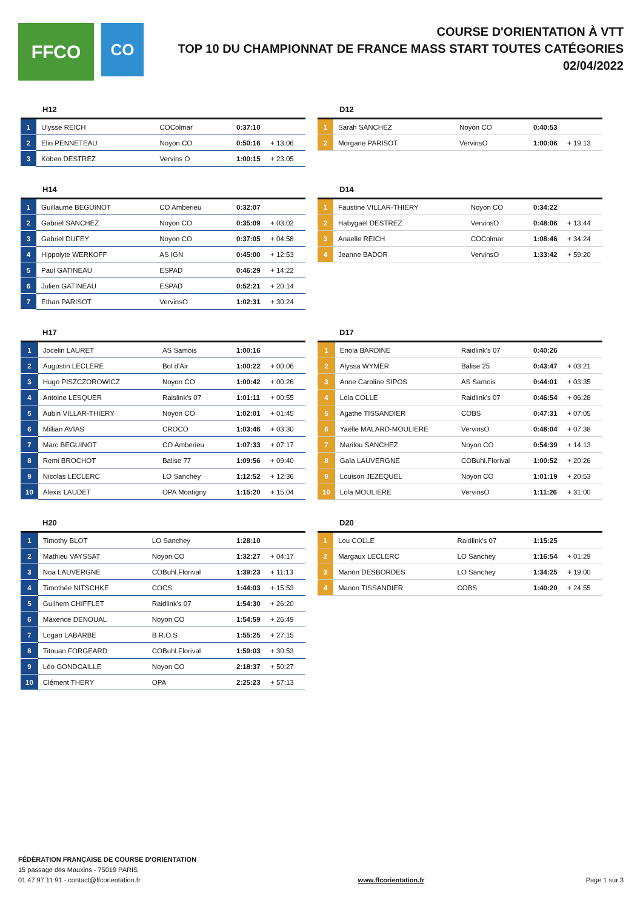FFCO
CO
COURSE D'ORIENTATION À VTT
TOP 10 DU CHAMPIONNAT DE FRANCE MASS START TOUTES CATÉGORIES
02/04/2022
H12
| 1 | Ulysse REICH | COColmar | 0:37:10 | |
| 2 | Elio PENNETEAU | Noyon CO | 0:50:16 | + 13:06 |
| 3 | Koben DESTREZ | Vervins O | 1:00:15 | + 23:05 |
D12
| 1 | Sarah SANCHEZ | Noyon CO | 0:40:53 | |
| 2 | Morgane PARISOT | VervinsO | 1:00:06 | + 19:13 |
H14
| 1 | Guillaume BEGUINOT | CO Amberieu | 0:32:07 | |
| 2 | Gabriel SANCHEZ | Noyon CO | 0:35:09 | + 03:02 |
| 3 | Gabriel DUFEY | Noyon CO | 0:37:05 | + 04:58 |
| 4 | Hippolyte WERKOFF | AS IGN | 0:45:00 | + 12:53 |
| 5 | Paul GATINEAU | ESPAD | 0:46:29 | + 14:22 |
| 6 | Julien GATINEAU | ESPAD | 0:52:21 | + 20:14 |
| 7 | Ethan PARISOT | VervinsO | 1:02:31 | + 30:24 |
D14
| 1 | Faustine VILLAR-THIERY | Noyon CO | 0:34:22 | |
| 2 | Habygaël DESTREZ | VervinsO | 0:48:06 | + 13:44 |
| 3 | Anaelle REICH | COColmar | 1:08:46 | + 34:24 |
| 4 | Jeanne BADOR | VervinsO | 1:33:42 | + 59:20 |
H17
| 1 | Jocelin LAURET | AS Samois | 1:00:16 | |
| 2 | Augustin LECLERE | Bol d'Air | 1:00:22 | + 00:06 |
| 3 | Hugo PISZCZOROWICZ | Noyon CO | 1:00:42 | + 00:26 |
| 4 | Antoine LESQUER | Raislink's 07 | 1:01:11 | + 00:55 |
| 5 | Aubin VILLAR-THIERY | Noyon CO | 1:02:01 | + 01:45 |
| 6 | Millian AVIAS | CROCO | 1:03:46 | + 03:30 |
| 7 | Marc BEGUINOT | CO Amberieu | 1:07:33 | + 07:17 |
| 8 | Remi BROCHOT | Balise 77 | 1:09:56 | + 09:40 |
| 9 | Nicolas LECLERC | LO Sanchey | 1:12:52 | + 12:36 |
| 10 | Alexis LAUDET | OPA Montigny | 1:15:20 | + 15:04 |
D17
| 1 | Enola BARDINE | Raidlink's 07 | 0:40:26 | |
| 2 | Alyssa WYMER | Balise 25 | 0:43:47 | + 03:21 |
| 3 | Anne Caroline SIPOS | AS Samois | 0:44:01 | + 03:35 |
| 4 | Lola COLLE | Raidlink's 07 | 0:46:54 | + 06:28 |
| 5 | Agathe TISSANDIER | COBS | 0:47:31 | + 07:05 |
| 6 | Yaëlle MALARD-MOULIERE | VervinsO | 0:48:04 | + 07:38 |
| 7 | Marilou SANCHEZ | Noyon CO | 0:54:39 | + 14:13 |
| 8 | Gaïa LAUVERGNE | COBuhl.Florival | 1:00:52 | + 20:26 |
| 9 | Louison JEZEQUEL | Noyon CO | 1:01:19 | + 20:53 |
| 10 | Lola MOULIERE | VervinsO | 1:11:26 | + 31:00 |
H20
| 1 | Timothy BLOT | LO Sanchey | 1:28:10 | |
| 2 | Mathieu VAYSSAT | Noyon CO | 1:32:27 | + 04:17 |
| 3 | Noa LAUVERGNE | COBuhl.Florival | 1:39:23 | + 11:13 |
| 4 | Timothée NITSCHKE | COCS | 1:44:03 | + 15:53 |
| 5 | Guilhem CHIFFLET | Raidlink's 07 | 1:54:30 | + 26:20 |
| 6 | Maxence DENOUAL | Noyon CO | 1:54:59 | + 26:49 |
| 7 | Logan LABARBE | B.R.O.S | 1:55:25 | + 27:15 |
| 8 | Titouan FORGEARD | COBuhl.Florival | 1:59:03 | + 30:53 |
| 9 | Léo GONDCAILLE | Noyon CO | 2:18:37 | + 50:27 |
| 10 | Clément THERY | OPA | 2:25:23 | + 57:13 |
D20
| 1 | Lou COLLE | Raidlink's 07 | 1:15:25 | |
| 2 | Margaux LECLERC | LO Sanchey | 1:16:54 | + 01:29 |
| 3 | Manon DESBORDES | LO Sanchey | 1:34:25 | + 19:00 |
| 4 | Manon TISSANDIER | COBS | 1:40:20 | + 24:55 |
FÉDÉRATION FRANÇAISE DE COURSE D'ORIENTATION
15 passage des Mauxins - 75019 PARIS
01 47 97 11 91 - contact@ffcorientation.fr
www.ffcorientation.fr
Page 1 sur 3